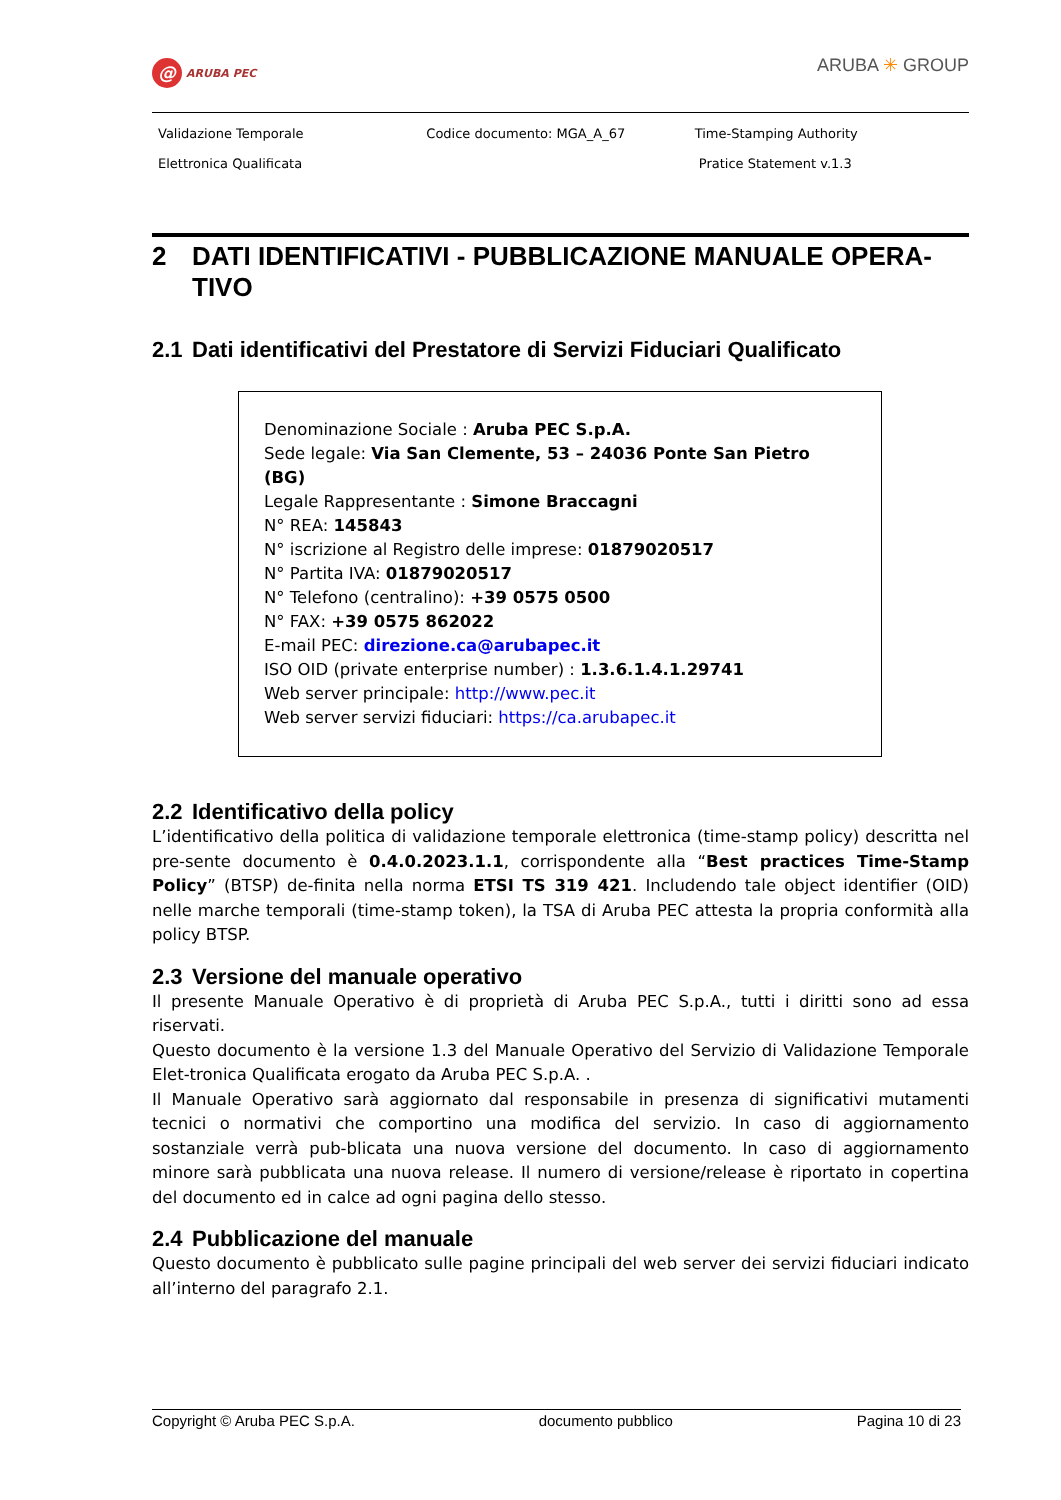@ ARUBA PEC
ARUBA ✳ GROUP
Validazione Temporale
Elettronica Qualificata
Codice documento: MGA_A_67
Time-Stamping Authority
Pratice Statement v.1.3
2 DATI IDENTIFICATIVI - PUBBLICAZIONE MANUALE OPERA-TIVO
2.1 Dati identificativi del Prestatore di Servizi Fiduciari Qualificato
Denominazione Sociale : Aruba PEC S.p.A.
Sede legale: Via San Clemente, 53 – 24036 Ponte San Pietro (BG)
Legale Rappresentante : Simone Braccagni
N° REA: 145843
N° iscrizione al Registro delle imprese: 01879020517
N° Partita IVA: 01879020517
N° Telefono (centralino): +39 0575 0500
N° FAX: +39 0575 862022
E-mail PEC: direzione.ca@arubapec.it
ISO OID (private enterprise number) : 1.3.6.1.4.1.29741
Web server principale: http://www.pec.it
Web server servizi fiduciari: https://ca.arubapec.it
2.2 Identificativo della policy
L’identificativo della politica di validazione temporale elettronica (time-stamp policy) descritta nel pre-sente documento è 0.4.0.2023.1.1, corrispondente alla “Best practices Time-Stamp Policy” (BTSP) de-finita nella norma ETSI TS 319 421. Includendo tale object identifier (OID) nelle marche temporali (time-stamp token), la TSA di Aruba PEC attesta la propria conformità alla policy BTSP.
2.3 Versione del manuale operativo
Il presente Manuale Operativo è di proprietà di Aruba PEC S.p.A., tutti i diritti sono ad essa riservati.
Questo documento è la versione 1.3 del Manuale Operativo del Servizio di Validazione Temporale Elet-tronica Qualificata erogato da Aruba PEC S.p.A. .
Il Manuale Operativo sarà aggiornato dal responsabile in presenza di significativi mutamenti tecnici o normativi che comportino una modifica del servizio. In caso di aggiornamento sostanziale verrà pub-blicata una nuova versione del documento. In caso di aggiornamento minore sarà pubblicata una nuova release. Il numero di versione/release è riportato in copertina del documento ed in calce ad ogni pagina dello stesso.
2.4 Pubblicazione del manuale
Questo documento è pubblicato sulle pagine principali del web server dei servizi fiduciari indicato all’interno del paragrafo 2.1.
Copyright © Aruba PEC S.p.A. documento pubblico Pagina 10 di 23